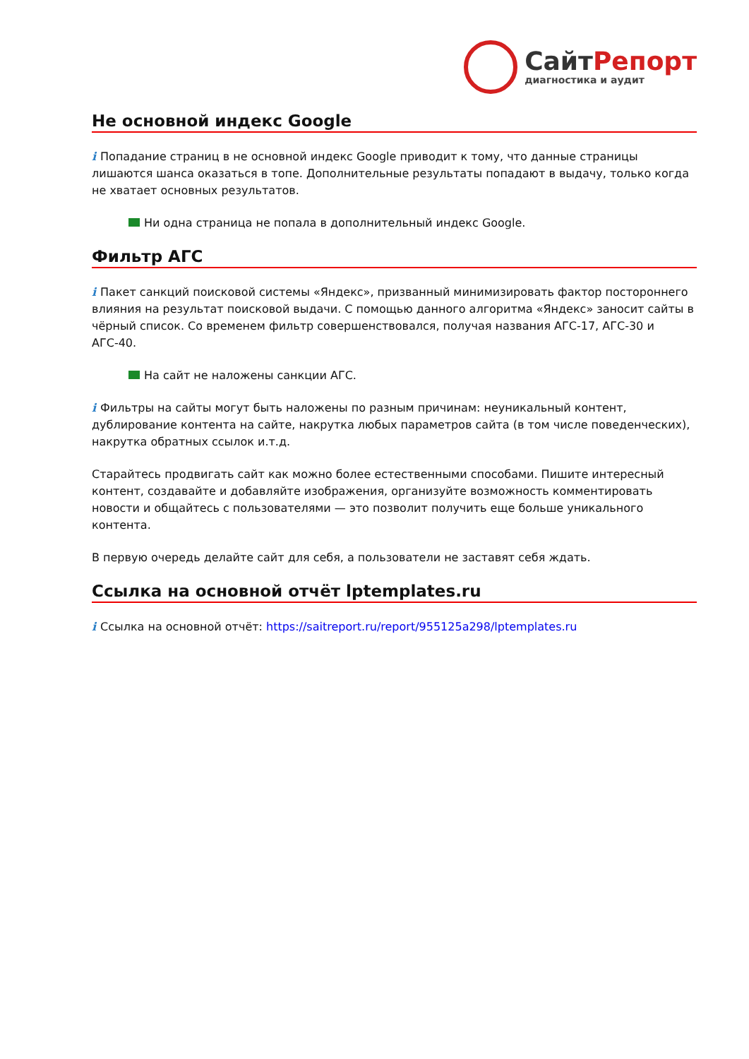Сайт Репорт
диагностика и аудит
Не основной индекс Google
i Попадание страниц в не основной индекс Google приводит к тому, что данные страницы лишаются шанса оказаться в топе. Дополнительные результаты попадают в выдачу, только когда не хватает основных результатов.
Ни одна страница не попала в дополнительный индекс Google.
Фильтр АГС
i Пакет санкций поисковой системы «Яндекс», призванный минимизировать фактор постороннего влияния на результат поисковой выдачи. С помощью данного алгоритма «Яндекс» заносит сайты в чёрный список. Со временем фильтр совершенствовался, получая названия АГС-17, АГС-30 и АГС-40.
На сайт не наложены санкции АГС.
i Фильтры на сайты могут быть наложены по разным причинам: неуникальный контент, дублирование контента на сайте, накрутка любых параметров сайта (в том числе поведенческих), накрутка обратных ссылок и.т.д.
Старайтесь продвигать сайт как можно более естественными способами. Пишите интересный контент, создавайте и добавляйте изображения, организуйте возможность комментировать новости и общайтесь с пользователями — это позволит получить еще больше уникального контента.
В первую очередь делайте сайт для себя, а пользователи не заставят себя ждать.
Ссылка на основной отчёт lptemplates.ru
i Ссылка на основной отчёт: https://saitreport.ru/report/955125a298/lptemplates.ru